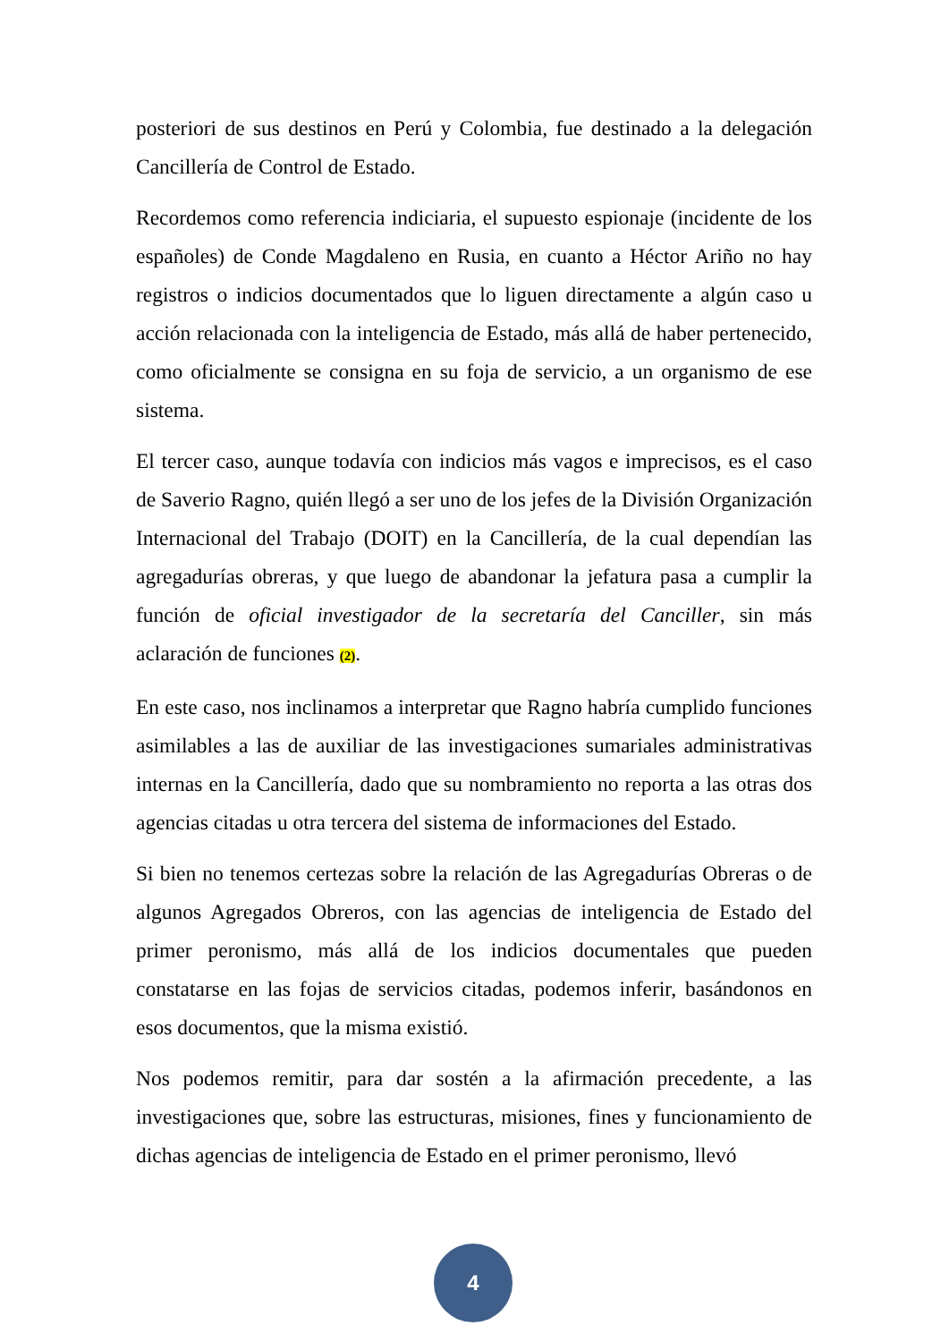posteriori de sus destinos en Perú y Colombia, fue destinado a la delegación Cancillería de Control de Estado.
Recordemos como referencia indiciaria, el supuesto espionaje (incidente de los españoles) de Conde Magdaleno en Rusia, en cuanto a Héctor Ariño no hay registros o indicios documentados que lo liguen directamente a algún caso u acción relacionada con la inteligencia de Estado, más allá de haber pertenecido, como oficialmente se consigna en su foja de servicio, a un organismo de ese sistema.
El tercer caso, aunque todavía con indicios más vagos e imprecisos, es el caso de Saverio Ragno, quién llegó a ser uno de los jefes de la División Organización Internacional del Trabajo (DOIT) en la Cancillería, de la cual dependían las agregadurías obreras, y que luego de abandonar la jefatura pasa a cumplir la función de oficial investigador de la secretaría del Canciller, sin más aclaración de funciones (2).
En este caso, nos inclinamos a interpretar que Ragno habría cumplido funciones asimilables a las de auxiliar de las investigaciones sumariales administrativas internas en la Cancillería, dado que su nombramiento no reporta a las otras dos agencias citadas u otra tercera del sistema de informaciones del Estado.
Si bien no tenemos certezas sobre la relación de las Agregadurías Obreras o de algunos Agregados Obreros, con las agencias de inteligencia de Estado del primer peronismo, más allá de los indicios documentales que pueden constatarse en las fojas de servicios citadas, podemos inferir, basándonos en esos documentos, que la misma existió.
Nos podemos remitir, para dar sostén a la afirmación precedente, a las investigaciones que, sobre las estructuras, misiones, fines y funcionamiento de dichas agencias de inteligencia de Estado en el primer peronismo, llevó
4